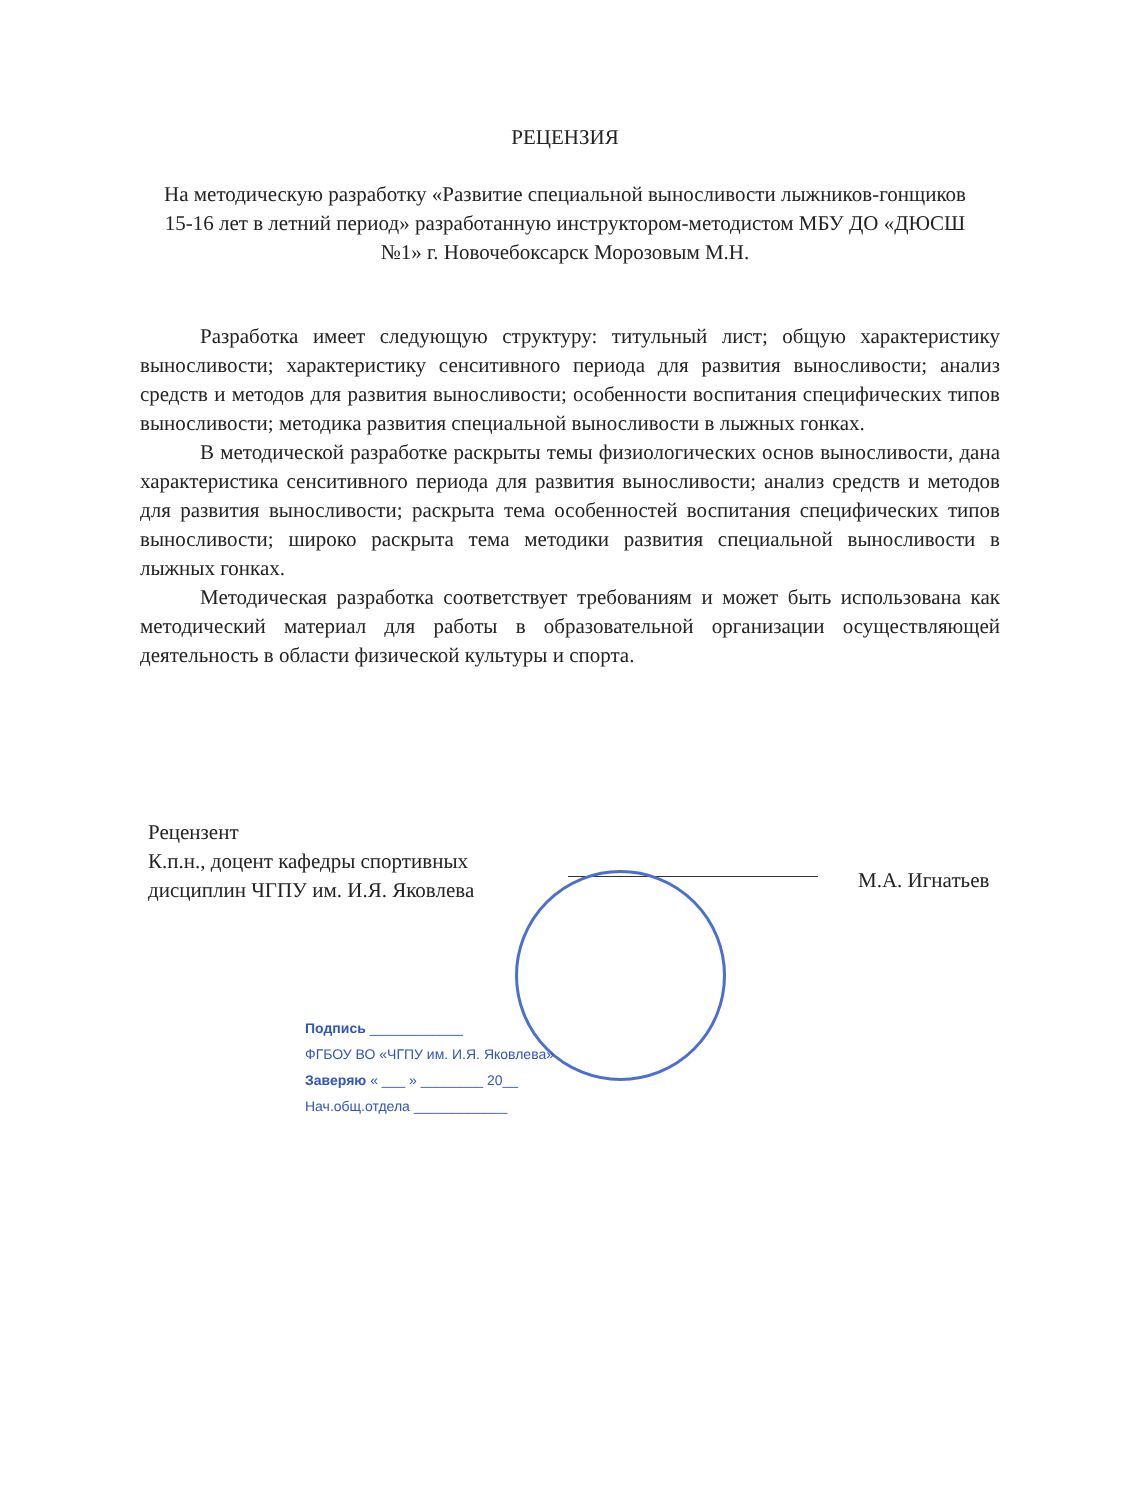РЕЦЕНЗИЯ
На методическую разработку «Развитие специальной выносливости лыжников-гонщиков 15-16 лет в летний период» разработанную инструктором-методистом МБУ ДО «ДЮСШ №1» г. Новочебоксарск Морозовым М.Н.
Разработка имеет следующую структуру: титульный лист; общую характеристику выносливости; характеристику сенситивного периода для развития выносливости; анализ средств и методов для развития выносливости; особенности воспитания специфических типов выносливости; методика развития специальной выносливости в лыжных гонках.
В методической разработке раскрыты темы физиологических основ выносливости, дана характеристика сенситивного периода для развития выносливости; анализ средств и методов для развития выносливости; раскрыта тема особенностей воспитания специфических типов выносливости; широко раскрыта тема методики развития специальной выносливости в лыжных гонках.
Методическая разработка соответствует требованиям и может быть использована как методический материал для работы в образовательной организации осуществляющей деятельность в области физической культуры и спорта.
Рецензент
К.п.н., доцент кафедры спортивных дисциплин ЧГПУ им. И.Я. Яковлева
М.А. Игнатьев
Подпись ____________
ФГБОУ ВО «ЧГПУ им. И.Я. Яковлева»
Заверяю « ___ » ________ 20__
Нач.общ.отдела ____________